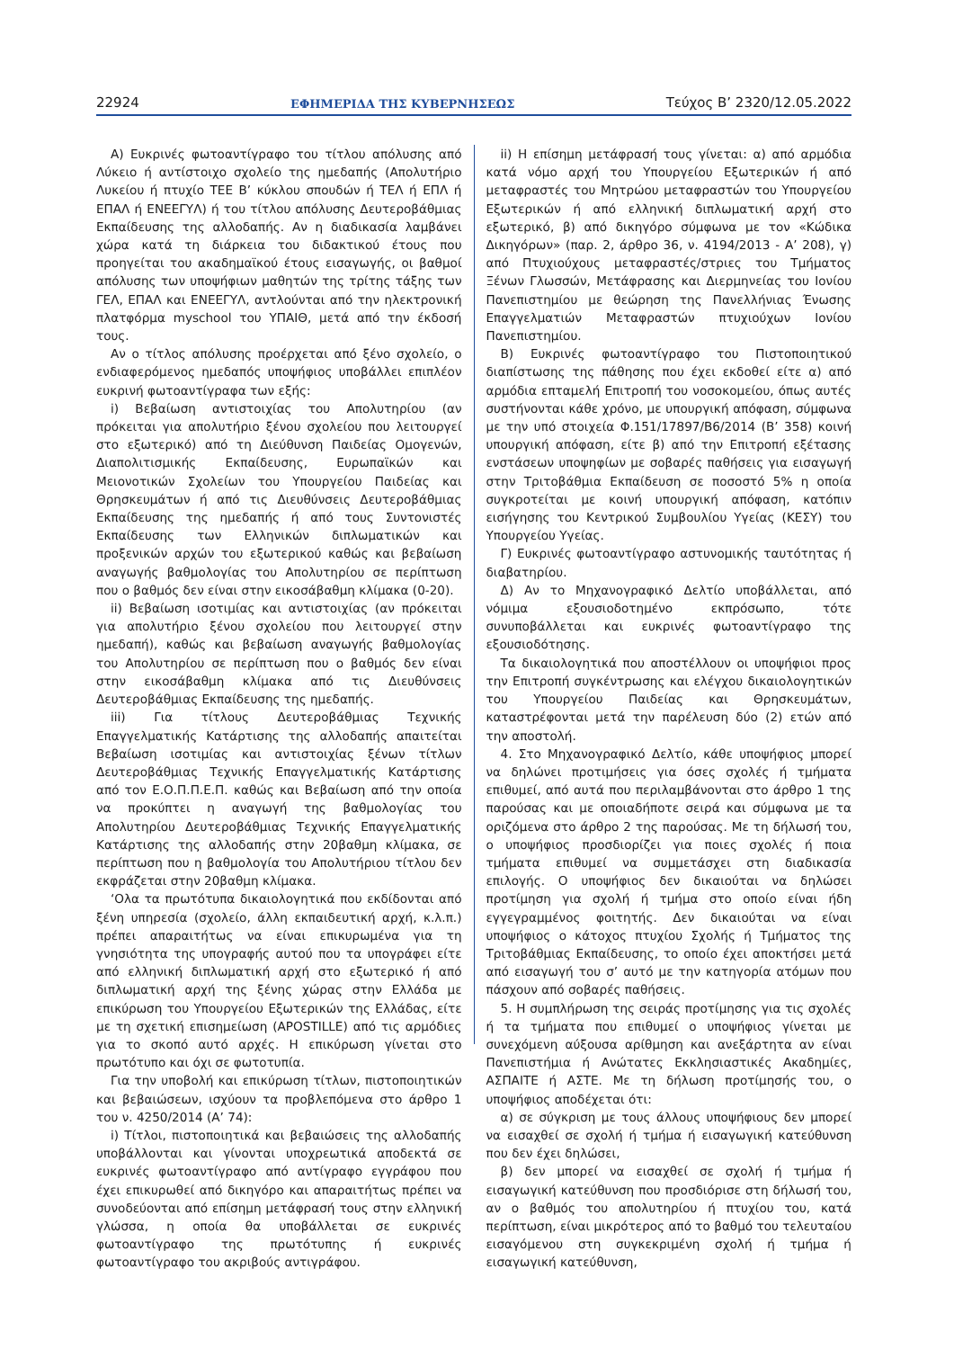22924 ΕΦΗΜΕΡΙΔΑ ΤΗΣ ΚΥΒΕΡΝΗΣΕΩΣ Τεύχος B’ 2320/12.05.2022
Α) Ευκρινές φωτοαντίγραφο του τίτλου απόλυσης από Λύκειο ή αντίστοιχο σχολείο της ημεδαπής (Απολυτήριο Λυκείου ή πτυχίο ΤΕΕ Β’ κύκλου σπουδών ή ΤΕΛ ή ΕΠΛ ή ΕΠΑΛ ή ΕΝΕΕΓΥΛ) ή του τίτλου απόλυσης Δευτεροβάθμιας Εκπαίδευσης της αλλοδαπής. Αν η διαδικασία λαμβάνει χώρα κατά τη διάρκεια του διδακτικού έτους που προηγείται του ακαδημαϊκού έτους εισαγωγής, οι βαθμοί απόλυσης των υποψήφιων μαθητών της τρίτης τάξης των ΓΕΛ, ΕΠΑΛ και ΕΝΕΕΓΥΛ, αντλούνται από την ηλεκτρονική πλατφόρμα myschool του ΥΠΑΙΘ, μετά από την έκδοσή τους.
Αν ο τίτλος απόλυσης προέρχεται από ξένο σχολείο, ο ενδιαφερόμενος ημεδαπός υποψήφιος υποβάλλει επιπλέον ευκρινή φωτοαντίγραφα των εξής:
i) Βεβαίωση αντιστοιχίας του Απολυτηρίου (αν πρόκειται για απολυτήριο ξένου σχολείου που λειτουργεί στο εξωτερικό) από τη Διεύθυνση Παιδείας Ομογενών, Διαπολιτισμικής Εκπαίδευσης, Ευρωπαϊκών και Μειονοτικών Σχολείων του Υπουργείου Παιδείας και Θρησκευμάτων ή από τις Διευθύνσεις Δευτεροβάθμιας Εκπαίδευσης της ημεδαπής ή από τους Συντονιστές Εκπαίδευσης των Ελληνικών διπλωματικών και προξενικών αρχών του εξωτερικού καθώς και βεβαίωση αναγωγής βαθμολογίας του Απολυτηρίου σε περίπτωση που ο βαθμός δεν είναι στην εικοσάβαθμη κλίμακα (0-20).
ii) Βεβαίωση ισοτιμίας και αντιστοιχίας (αν πρόκειται για απολυτήριο ξένου σχολείου που λειτουργεί στην ημεδαπή), καθώς και βεβαίωση αναγωγής βαθμολογίας του Απολυτηρίου σε περίπτωση που ο βαθμός δεν είναι στην εικοσάβαθμη κλίμακα από τις Διευθύνσεις Δευτεροβάθμιας Εκπαίδευσης της ημεδαπής.
iii) Για τίτλους Δευτεροβάθμιας Τεχνικής Επαγγελματικής Κατάρτισης της αλλοδαπής απαιτείται Βεβαίωση ισοτιμίας και αντιστοιχίας ξένων τίτλων Δευτεροβάθμιας Τεχνικής Επαγγελματικής Κατάρτισης από τον Ε.Ο.Π.Π.Ε.Π. καθώς και Βεβαίωση από την οποία να προκύπτει η αναγωγή της βαθμολογίας του Απολυτηρίου Δευτεροβάθμιας Τεχνικής Επαγγελματικής Κατάρτισης της αλλοδαπής στην 20βαθμη κλίμακα, σε περίπτωση που η βαθμολογία του Απολυτήριου τίτλου δεν εκφράζεται στην 20βαθμη κλίμακα.
‘Ολα τα πρωτότυπα δικαιολογητικά που εκδίδονται από ξένη υπηρεσία (σχολείο, άλλη εκπαιδευτική αρχή, κ.λ.π.) πρέπει απαραιτήτως να είναι επικυρωμένα για τη γνησιότητα της υπογραφής αυτού που τα υπογράφει είτε από ελληνική διπλωματική αρχή στο εξωτερικό ή από διπλωματική αρχή της ξένης χώρας στην Ελλάδα με επικύρωση του Υπουργείου Εξωτερικών της Ελλάδας, είτε με τη σχετική επισημείωση (APOSTILLE) από τις αρμόδιες για το σκοπό αυτό αρχές. Η επικύρωση γίνεται στο πρωτότυπο και όχι σε φωτοτυπία.
Για την υποβολή και επικύρωση τίτλων, πιστοποιητικών και βεβαιώσεων, ισχύουν τα προβλεπόμενα στο άρθρο 1 του ν. 4250/2014 (Α’ 74):
i) Τίτλοι, πιστοποιητικά και βεβαιώσεις της αλλοδαπής υποβάλλονται και γίνονται υποχρεωτικά αποδεκτά σε ευκρινές φωτοαντίγραφο από αντίγραφο εγγράφου που έχει επικυρωθεί από δικηγόρο και απαραιτήτως πρέπει να συνοδεύονται από επίσημη μετάφρασή τους στην ελληνική γλώσσα, η οποία θα υποβάλλεται σε ευκρινές φωτοαντίγραφο της πρωτότυπης ή ευκρινές φωτοαντίγραφο του ακριβούς αντιγράφου.
ii) Η επίσημη μετάφρασή τους γίνεται: α) από αρμόδια κατά νόμο αρχή του Υπουργείου Εξωτερικών ή από μεταφραστές του Μητρώου μεταφραστών του Υπουργείου Εξωτερικών ή από ελληνική διπλωματική αρχή στο εξωτερικό, β) από δικηγόρο σύμφωνα με τον «Κώδικα Δικηγόρων» (παρ. 2, άρθρο 36, ν. 4194/2013 - Α’ 208), γ) από Πτυχιούχους μεταφραστές/στριες του Τμήματος Ξένων Γλωσσών, Μετάφρασης και Διερμηνείας του Ιονίου Πανεπιστημίου με θεώρηση της Πανελλήνιας Ένωσης Επαγγελματιών Μεταφραστών πτυχιούχων Ιονίου Πανεπιστημίου.
Β) Ευκρινές φωτοαντίγραφο του Πιστοποιητικού διαπίστωσης της πάθησης που έχει εκδοθεί είτε α) από αρμόδια επταμελή Επιτροπή του νοσοκομείου, όπως αυτές συστήνονται κάθε χρόνο, με υπουργική απόφαση, σύμφωνα με την υπό στοιχεία Φ.151/17897/Β6/2014 (Β’ 358) κοινή υπουργική απόφαση, είτε β) από την Επιτροπή εξέτασης ενστάσεων υποψηφίων με σοβαρές παθήσεις για εισαγωγή στην Τριτοβάθμια Εκπαίδευση σε ποσοστό 5% η οποία συγκροτείται με κοινή υπουργική απόφαση, κατόπιν εισήγησης του Κεντρικού Συμβουλίου Υγείας (ΚΕΣΥ) του Υπουργείου Υγείας.
Γ) Ευκρινές φωτοαντίγραφο αστυνομικής ταυτότητας ή διαβατηρίου.
Δ) Αν το Μηχανογραφικό Δελτίο υποβάλλεται, από νόμιμα εξουσιοδοτημένο εκπρόσωπο, τότε συνυποβάλλεται και ευκρινές φωτοαντίγραφο της εξουσιοδότησης.
Τα δικαιολογητικά που αποστέλλουν οι υποψήφιοι προς την Επιτροπή συγκέντρωσης και ελέγχου δικαιολογητικών του Υπουργείου Παιδείας και Θρησκευμάτων, καταστρέφονται μετά την παρέλευση δύο (2) ετών από την αποστολή.
4. Στο Μηχανογραφικό Δελτίο, κάθε υποψήφιος μπορεί να δηλώνει προτιμήσεις για όσες σχολές ή τμήματα επιθυμεί, από αυτά που περιλαμβάνονται στο άρθρο 1 της παρούσας και με οποιαδήποτε σειρά και σύμφωνα με τα οριζόμενα στο άρθρο 2 της παρούσας. Με τη δήλωσή του, ο υποψήφιος προσδιορίζει για ποιες σχολές ή ποια τμήματα επιθυμεί να συμμετάσχει στη διαδικασία επιλογής. Ο υποψήφιος δεν δικαιούται να δηλώσει προτίμηση για σχολή ή τμήμα στο οποίο είναι ήδη εγγεγραμμένος φοιτητής. Δεν δικαιούται να είναι υποψήφιος ο κάτοχος πτυχίου Σχολής ή Τμήματος της Τριτοβάθμιας Εκπαίδευσης, το οποίο έχει αποκτήσει μετά από εισαγωγή του σ’ αυτό με την κατηγορία ατόμων που πάσχουν από σοβαρές παθήσεις.
5. Η συμπλήρωση της σειράς προτίμησης για τις σχολές ή τα τμήματα που επιθυμεί ο υποψήφιος γίνεται με συνεχόμενη αύξουσα αρίθμηση και ανεξάρτητα αν είναι Πανεπιστήμια ή Ανώτατες Εκκλησιαστικές Ακαδημίες, ΑΣΠΑΙΤΕ ή ΑΣΤΕ. Με τη δήλωση προτίμησής του, ο υποψήφιος αποδέχεται ότι:
α) σε σύγκριση με τους άλλους υποψήφιους δεν μπορεί να εισαχθεί σε σχολή ή τμήμα ή εισαγωγική κατεύθυνση που δεν έχει δηλώσει,
β) δεν μπορεί να εισαχθεί σε σχολή ή τμήμα ή εισαγωγική κατεύθυνση που προσδιόρισε στη δήλωσή του, αν ο βαθμός του απολυτηρίου ή πτυχίου του, κατά περίπτωση, είναι μικρότερος από το βαθμό του τελευταίου εισαγόμενου στη συγκεκριμένη σχολή ή τμήμα ή εισαγωγική κατεύθυνση,